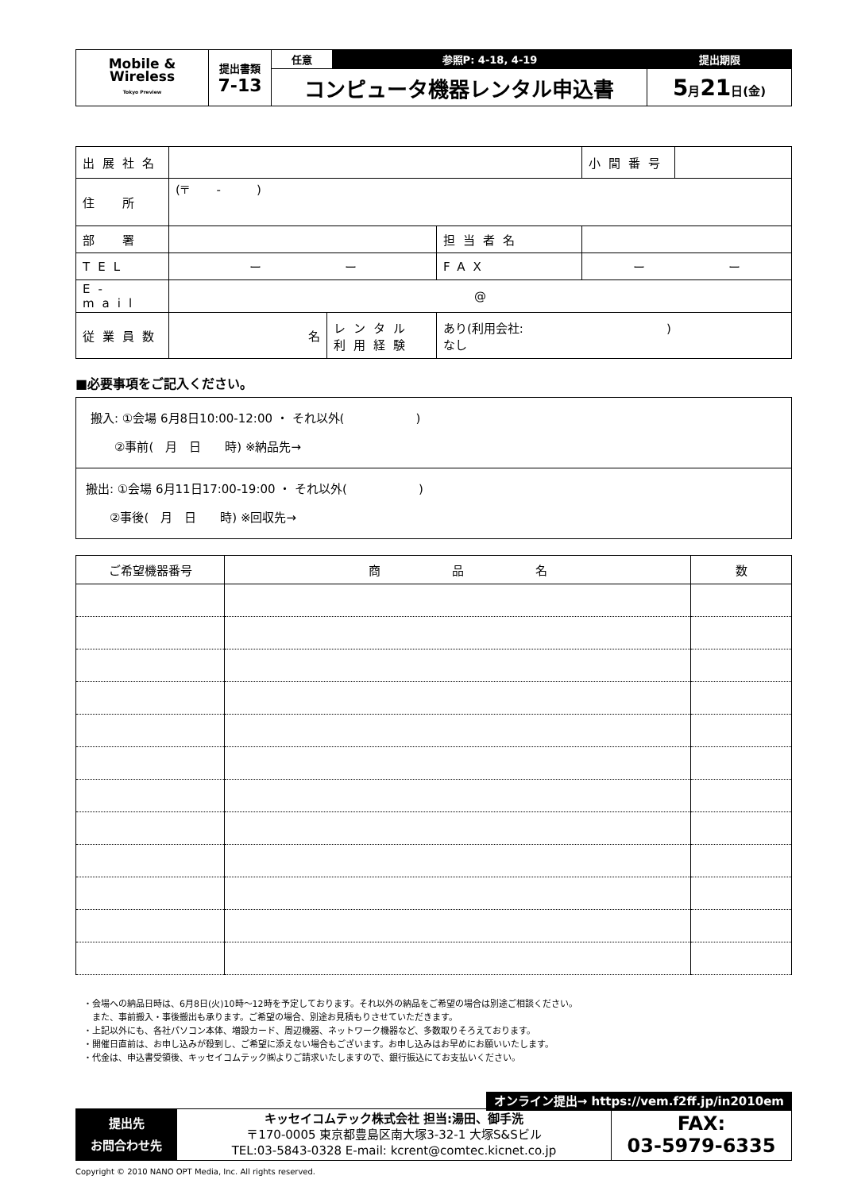| Mobile & Wireless Tokyo Preview | 提出書類 7-13 | 任意 | 参照P: 4-18, 4-19 | 提出期限 |
| | | コンピュータ機器レンタル申込書 | | 5 月 21 日(金) |
| 出展社名 | | | | 小間番号 | |
| 住 所 | (〒 - ) | | | | |
| 部 署 | | | 担当者名 | | |
| TEL | ー ー | | FAX | ー ー | |
| E-mail | @ | | | | |
| 従業員数 | 名 | レンタル 利用経験 | あり(利用会社: ) なし | | |
■必要事項をご記入ください。
| 搬入: ①会場 6月8日10:00-12:00 ・ それ以外( ) ②事前( 月 日 時) ※納品先→ |
| 搬出: ①会場 6月11日17:00-19:00 ・ それ以外( ) ②事後( 月 日 時) ※回収先→ |
| ご希望機器番号 | 商 品 名 | 数 |
| --- | --- | --- |
・会場への納品日時は、6月8日(火)10時～12時を予定しております。それ以外の納品をご希望の場合は別途ご相談ください。
　また、事前搬入・事後搬出も承ります。ご希望の場合、別途お見積もりさせていただきます。
・上記以外にも、各社パソコン本体、増設カード、周辺機器、ネットワーク機器など、多数取りそろえております。
・開催日直前は、お申し込みが殺到し、ご希望に添えない場合もございます。お申し込みはお早めにお願いいたします。
・代金は、申込書受領後、キッセイコムテック㈱よりご請求いたしますので、銀行振込にてお支払いください。
オンライン提出→ https://vem.f2ff.jp/in2010em
| 提出先 お問合わせ先 | キッセイコムテック株式会社 担当:湯田、御手洗 〒170-0005 東京都豊島区南大塚3-32-1 大塚S&Sビル TEL:03-5843-0328 E-mail: kcrent@comtec.kicnet.co.jp | FAX: 03-5979-6335 |
Copyright © 2010 NANO OPT Media, Inc. All rights reserved.